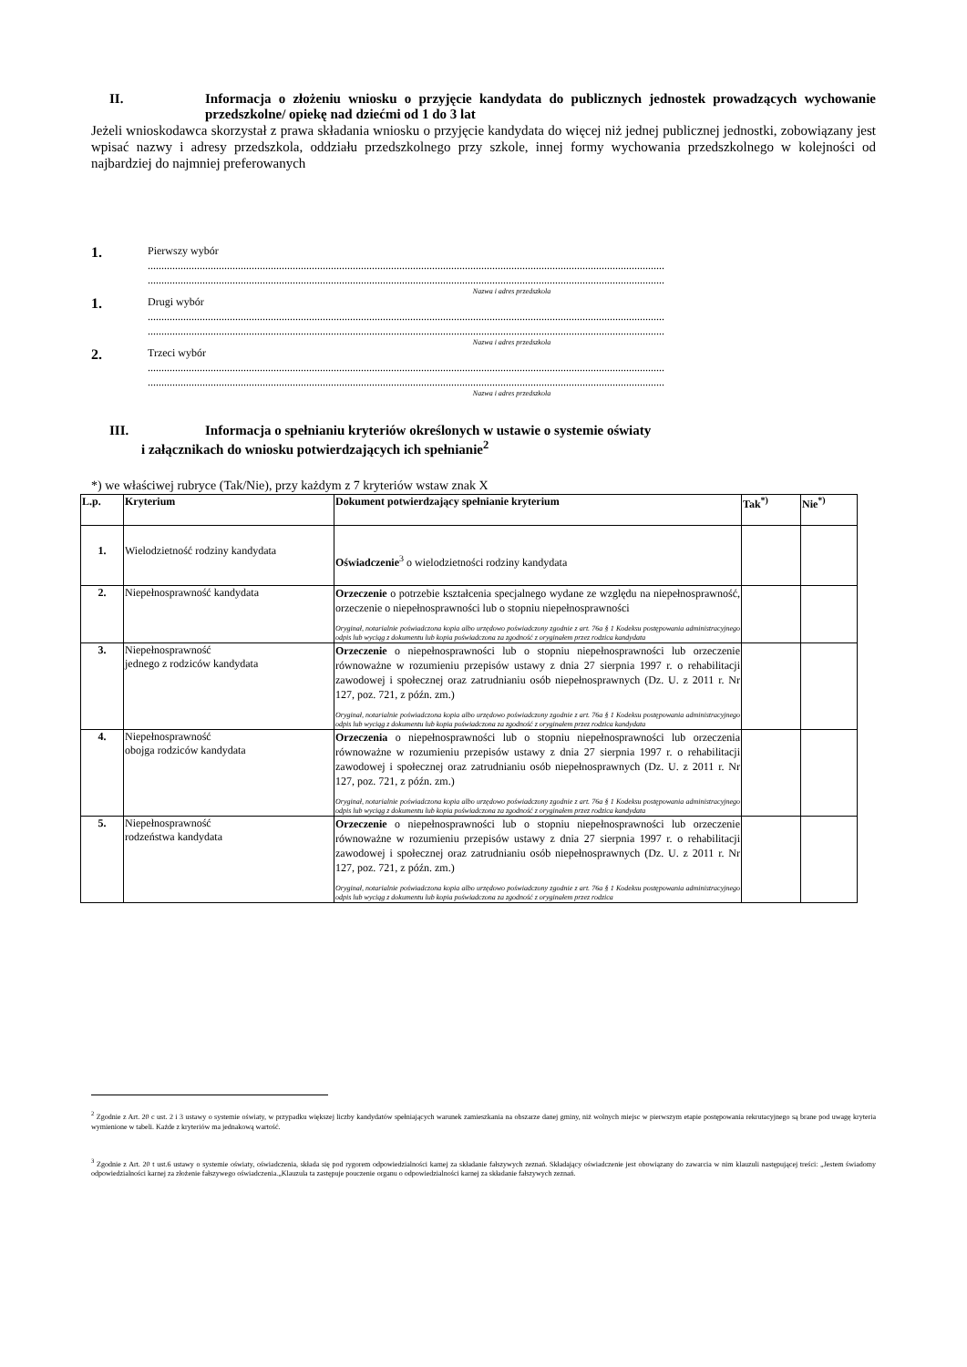II. Informacja o złożeniu wniosku o przyjęcie kandydata do publicznych jednostek prowadzących wychowanie przedszkolne/ opiekę nad dziećmi od 1 do 3 lat
Jeżeli wnioskodawca skorzystał z prawa składania wniosku o przyjęcie kandydata do więcej niż jednej publicznej jednostki, zobowiązany jest wpisać nazwy i adresy przedszkola, oddziału przedszkolnego przy szkole, innej formy wychowania przedszkolnego w kolejności od najbardziej do najmniej preferowanych
1.
Pierwszy wybór
.............................................................................................................................................................................................
.............................................................................................................................................................................................
Nazwa i adres przedszkola
1.
Drugi wybór
.............................................................................................................................................................................................
.............................................................................................................................................................................................
Nazwa i adres przedszkola
2.
Trzeci wybór
.............................................................................................................................................................................................
.............................................................................................................................................................................................
Nazwa i adres przedszkola
III. Informacja o spełnianiu kryteriów określonych w ustawie o systemie oświaty
i załącznikach do wniosku potwierdzających ich spełnianie<sup>2</sup>
*) we właściwej rubryce (Tak/Nie), przy każdym z 7 kryteriów wstaw znak X
| L.p. | Kryterium | Dokument potwierdzający spełnianie kryterium | Tak<sup>*)</sup> | Nie<sup>*)</sup> |
| --- | --- | --- | --- | --- |
| 1. | Wielodzietność rodziny kandydata | Oświadczenie<sup>3</sup> o wielodzietności rodziny kandydata | | |
| 2. | Niepełnosprawność kandydata | Orzeczenie o potrzebie kształcenia specjalnego wydane ze względu na niepełnosprawność, orzeczenie o niepełnosprawności lub o stopniu niepełnosprawności Oryginał, notarialnie poświadczona kopia albo urzędowo poświadczony zgodnie z art. 76a § 1 Kodeksu postępowania administracyjnego odpis lub wyciąg z dokumentu lub kopia poświadczona za zgodność z oryginałem przez rodzica kandydata | | |
| 3. | Niepełnosprawność jednego z rodziców kandydata | Orzeczenie o niepełnosprawności lub o stopniu niepełnosprawności lub orzeczenie równoważne w rozumieniu przepisów ustawy z dnia 27 sierpnia 1997 r. o rehabilitacji zawodowej i społecznej oraz zatrudnianiu osób niepełnosprawnych (Dz. U. z 2011 r. Nr 127, poz. 721, z późn. zm.) Oryginał, notarialnie poświadczona kopia albo urzędowo poświadczony zgodnie z art. 76a § 1 Kodeksu postępowania administracyjnego odpis lub wyciąg z dokumentu lub kopia poświadczona za zgodność z oryginałem przez rodzica kandydata | | |
| 4. | Niepełnosprawność obojga rodziców kandydata | Orzeczenia o niepełnosprawności lub o stopniu niepełnosprawności lub orzeczenia równoważne w rozumieniu przepisów ustawy z dnia 27 sierpnia 1997 r. o rehabilitacji zawodowej i społecznej oraz zatrudnianiu osób niepełnosprawnych (Dz. U. z 2011 r. Nr 127, poz. 721, z późn. zm.) Oryginał, notarialnie poświadczona kopia albo urzędowo poświadczony zgodnie z art. 76a § 1 Kodeksu postępowania administracyjnego odpis lub wyciąg z dokumentu lub kopia poświadczona za zgodność z oryginałem przez rodzica kandydata | | |
| 5. | Niepełnosprawność rodzeństwa kandydata | Orzeczenie o niepełnosprawności lub o stopniu niepełnosprawności lub orzeczenie równoważne w rozumieniu przepisów ustawy z dnia 27 sierpnia 1997 r. o rehabilitacji zawodowej i społecznej oraz zatrudnianiu osób niepełnosprawnych (Dz. U. z 2011 r. Nr 127, poz. 721, z późn. zm.) Oryginał, notarialnie poświadczona kopia albo urzędowo poświadczony zgodnie z art. 76a § 1 Kodeksu postępowania administracyjnego odpis lub wyciąg z dokumentu lub kopia poświadczona za zgodność z oryginałem przez rodzica | | |
<sup>2</sup> Zgodnie z Art. 20 c ust. 2 i 3 ustawy o systemie oświaty, w przypadku większej liczby kandydatów spełniających warunek zamieszkania na obszarze danej gminy, niż wolnych miejsc w pierwszym etapie postępowania rekrutacyjnego są brane pod uwagę kryteria wymienione w tabeli. Każde z kryteriów ma jednakową wartość.
<sup>3</sup> Zgodnie z Art. 20 t ust.6 ustawy o systemie oświaty, oświadczenia, składa się pod rygorem odpowiedzialności karnej za składanie fałszywych zeznań. Składający oświadczenie jest obowiązany do zawarcia w nim klauzuli następującej treści: „Jestem świadomy odpowiedzialności karnej za złożenie fałszywego oświadczenia.„Klauzula ta zastępuje pouczenie organu o odpowiedzialności karnej za składanie fałszywych zeznań.